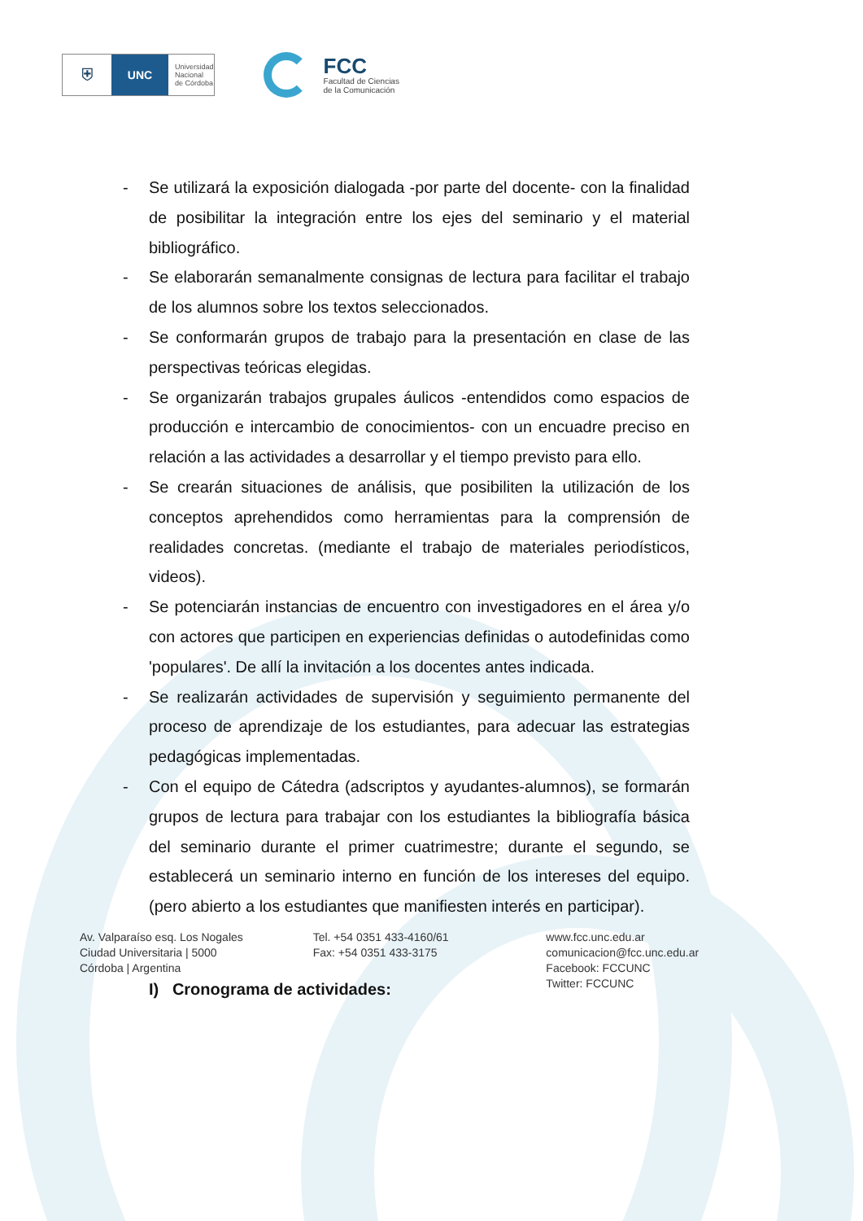⛨
UNC
Universidad
Nacional
de Córdoba
FCC
Facultad de Ciencias
de la Comunicación
- Se utilizará la exposición dialogada -por parte del docente- con la finalidad de posibilitar la integración entre los ejes del seminario y el material bibliográfico.
- Se elaborarán semanalmente consignas de lectura para facilitar el trabajo de los alumnos sobre los textos seleccionados.
- Se conformarán grupos de trabajo para la presentación en clase de las perspectivas teóricas elegidas.
- Se organizarán trabajos grupales áulicos -entendidos como espacios de producción e intercambio de conocimientos- con un encuadre preciso en relación a las actividades a desarrollar y el tiempo previsto para ello.
- Se crearán situaciones de análisis, que posibiliten la utilización de los conceptos aprehendidos como herramientas para la comprensión de realidades concretas. (mediante el trabajo de materiales periodísticos, videos).
- Se potenciarán instancias de encuentro con investigadores en el área y/o con actores que participen en experiencias definidas o autodefinidas como 'populares'. De allí la invitación a los docentes antes indicada.
- Se realizarán actividades de supervisión y seguimiento permanente del proceso de aprendizaje de los estudiantes, para adecuar las estrategias pedagógicas implementadas.
- Con el equipo de Cátedra (adscriptos y ayudantes-alumnos), se formarán grupos de lectura para trabajar con los estudiantes la bibliografía básica del seminario durante el primer cuatrimestre; durante el segundo, se establecerá un seminario interno en función de los intereses del equipo. (pero abierto a los estudiantes que manifiesten interés en participar).
I) Cronograma de actividades:
Av. Valparaíso esq. Los Nogales
Ciudad Universitaria | 5000
Córdoba | Argentina
Tel. +54 0351 433-4160/61
Fax: +54 0351 433-3175
www.fcc.unc.edu.ar
comunicacion@fcc.unc.edu.ar
Facebook: FCCUNC
Twitter: FCCUNC